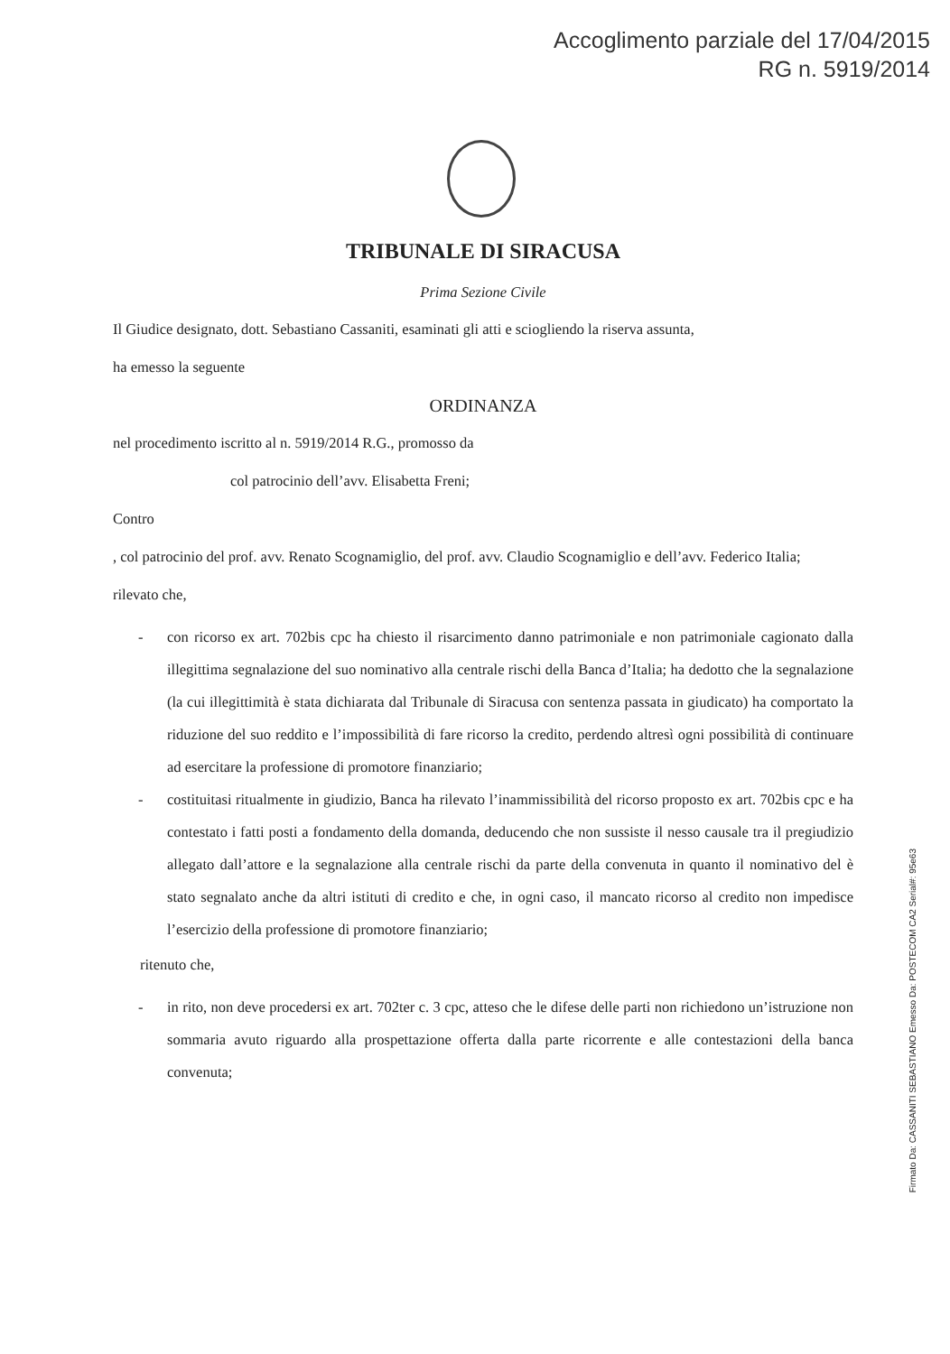Accoglimento parziale del 17/04/2015
RG n. 5919/2014
TRIBUNALE DI SIRACUSA
Prima Sezione Civile
Il Giudice designato, dott. Sebastiano Cassaniti, esaminati gli atti e sciogliendo la riserva assunta,
ha emesso la seguente
ORDINANZA
nel procedimento iscritto al n. 5919/2014 R.G., promosso da
col patrocinio dell’avv. Elisabetta Freni;
Contro
, col patrocinio del prof. avv. Renato Scognamiglio, del prof. avv. Claudio Scognamiglio e dell’avv. Federico Italia;
rilevato che,
- con ricorso ex art. 702bis cpc ha chiesto il risarcimento danno patrimoniale e non patrimoniale cagionato dalla illegittima segnalazione del suo nominativo alla centrale rischi della Banca d’Italia; ha dedotto che la segnalazione (la cui illegittimità è stata dichiarata dal Tribunale di Siracusa con sentenza passata in giudicato) ha comportato la riduzione del suo reddito e l’impossibilità di fare ricorso la credito, perdendo altresì ogni possibilità di continuare ad esercitare la professione di promotore finanziario;
- costituitasi ritualmente in giudizio, Banca ha rilevato l’inammissibilità del ricorso proposto ex art. 702bis cpc e ha contestato i fatti posti a fondamento della domanda, deducendo che non sussiste il nesso causale tra il pregiudizio allegato dall’attore e la segnalazione alla centrale rischi da parte della convenuta in quanto il nominativo del è stato segnalato anche da altri istituti di credito e che, in ogni caso, il mancato ricorso al credito non impedisce l’esercizio della professione di promotore finanziario;
ritenuto che,
- in rito, non deve procedersi ex art. 702ter c. 3 cpc, atteso che le difese delle parti non richiedono un’istruzione non sommaria avuto riguardo alla prospettazione offerta dalla parte ricorrente e alle contestazioni della banca convenuta;
Firmato Da: CASSANITI SEBASTIANO Emesso Da: POSTECOM CA2 Serial#: 95e63